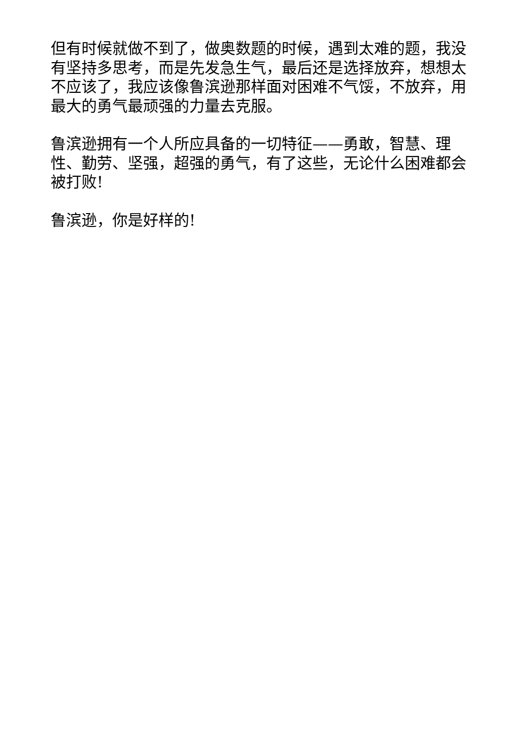但有时候就做不到了，做奥数题的时候，遇到太难的题，我没有坚持多思考，而是先发急生气，最后还是选择放弃，想想太不应该了，我应该像鲁滨逊那样面对困难不气馁，不放弃，用最大的勇气最顽强的力量去克服。
鲁滨逊拥有一个人所应具备的一切特征——勇敢，智慧、理性、勤劳、坚强，超强的勇气，有了这些，无论什么困难都会被打败!
鲁滨逊，你是好样的!